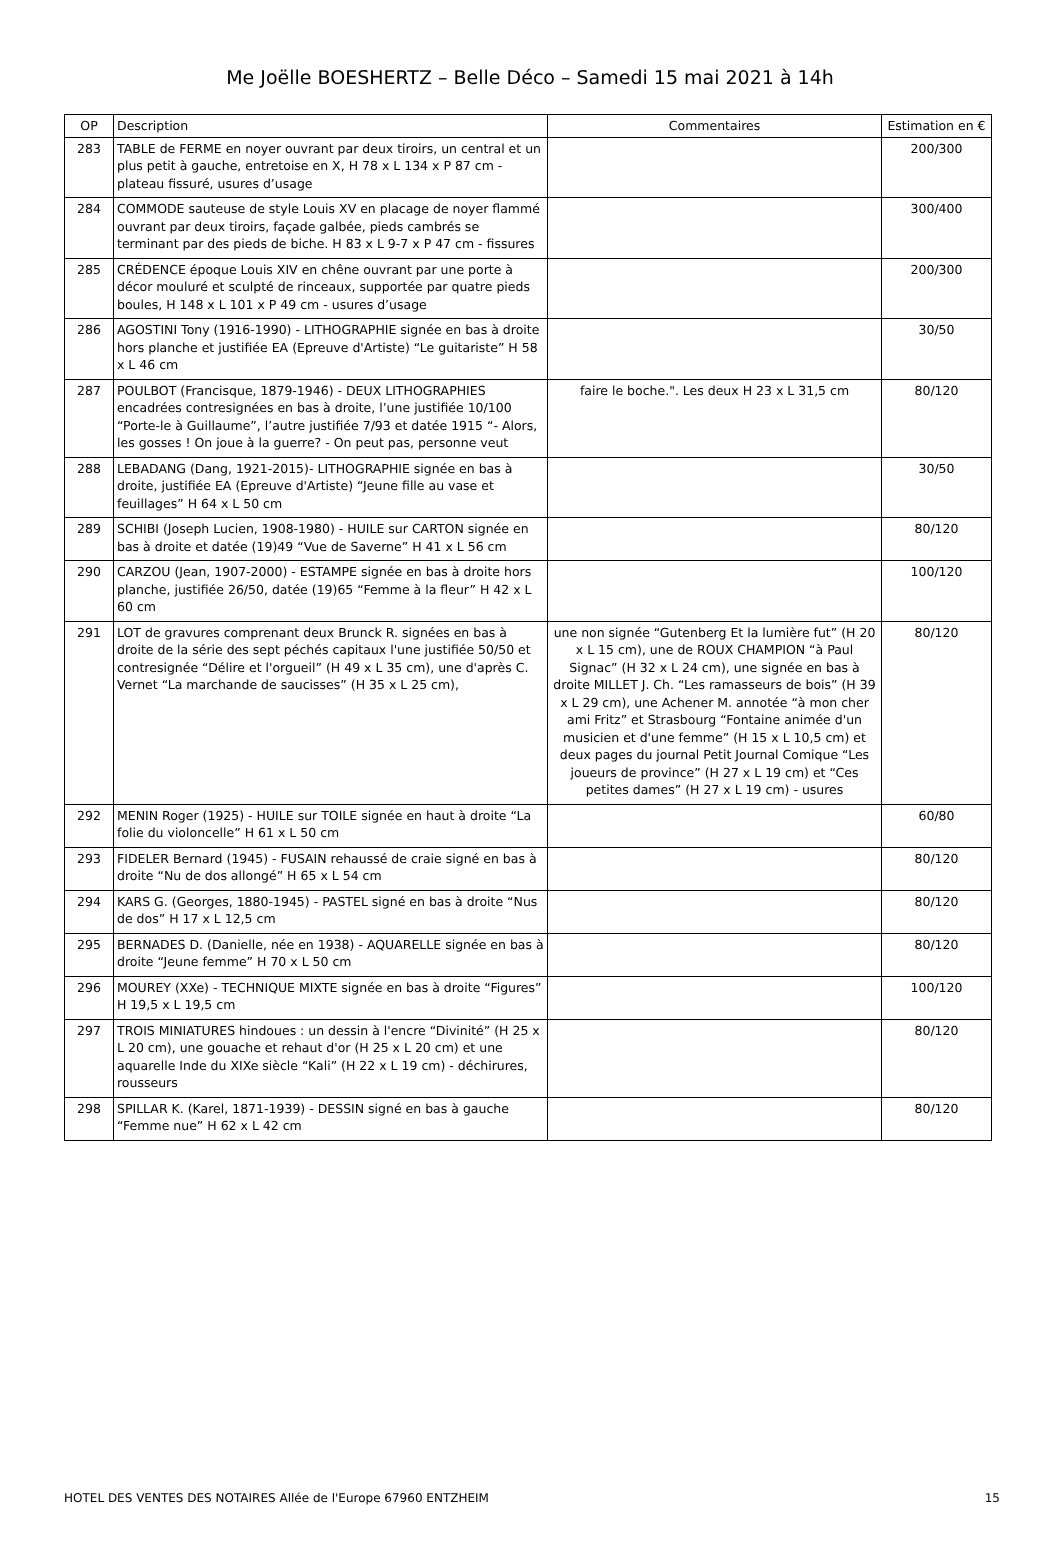Me Joëlle BOESHERTZ – Belle Déco – Samedi 15 mai 2021 à 14h
| OP | Description | Commentaires | Estimation en € |
| --- | --- | --- | --- |
| 283 | TABLE de FERME en noyer ouvrant par deux tiroirs, un central et un plus petit à gauche, entretoise en X, H 78 x L 134 x P 87 cm - plateau fissuré, usures d’usage | | 200/300 |
| 284 | COMMODE sauteuse de style Louis XV en placage de noyer flammé ouvrant par deux tiroirs, façade galbée, pieds cambrés se terminant par des pieds de biche. H 83 x L 9-7 x P 47 cm - fissures | | 300/400 |
| 285 | CRÉDENCE époque Louis XIV en chêne ouvrant par une porte à décor mouluré et sculpté de rinceaux, supportée par quatre pieds boules, H 148 x L 101 x P 49 cm - usures d’usage | | 200/300 |
| 286 | AGOSTINI Tony (1916-1990) - LITHOGRAPHIE signée en bas à droite hors planche et justifiée EA (Epreuve d'Artiste) “Le guitariste” H 58 x L 46 cm | | 30/50 |
| 287 | POULBOT (Francisque, 1879-1946) - DEUX LITHOGRAPHIES encadrées contresignées en bas à droite, l’une justifiée 10/100 “Porte-le à Guillaume”, l’autre justifiée 7/93 et datée 1915 “- Alors, les gosses ! On joue à la guerre? - On peut pas, personne veut | faire le boche.". Les deux H 23 x L 31,5 cm | 80/120 |
| 288 | LEBADANG (Dang, 1921-2015)- LITHOGRAPHIE signée en bas à droite, justifiée EA (Epreuve d'Artiste) “Jeune fille au vase et feuillages” H 64 x L 50 cm | | 30/50 |
| 289 | SCHIBI (Joseph Lucien, 1908-1980) - HUILE sur CARTON signée en bas à droite et datée (19)49 “Vue de Saverne” H 41 x L 56 cm | | 80/120 |
| 290 | CARZOU (Jean, 1907-2000) - ESTAMPE signée en bas à droite hors planche, justifiée 26/50, datée (19)65 “Femme à la fleur” H 42 x L 60 cm | | 100/120 |
| 291 | LOT de gravures comprenant deux Brunck R. signées en bas à droite de la série des sept péchés capitaux l'une justifiée 50/50 et contresignée “Délire et l'orgueil” (H 49 x L 35 cm), une d'après C. Vernet “La marchande de saucisses” (H 35 x L 25 cm), | une non signée “Gutenberg Et la lumière fut” (H 20 x L 15 cm), une de ROUX CHAMPION “à Paul Signac” (H 32 x L 24 cm), une signée en bas à droite MILLET J. Ch. “Les ramasseurs de bois” (H 39 x L 29 cm), une Achener M. annotée “à mon cher ami Fritz” et Strasbourg “Fontaine animée d'un musicien et d'une femme” (H 15 x L 10,5 cm) et deux pages du journal Petit Journal Comique “Les joueurs de province” (H 27 x L 19 cm) et “Ces petites dames” (H 27 x L 19 cm) - usures | 80/120 |
| 292 | MENIN Roger (1925) - HUILE sur TOILE signée en haut à droite “La folie du violoncelle” H 61 x L 50 cm | | 60/80 |
| 293 | FIDELER Bernard (1945) - FUSAIN rehaussé de craie signé en bas à droite “Nu de dos allongé” H 65 x L 54 cm | | 80/120 |
| 294 | KARS G. (Georges, 1880-1945) - PASTEL signé en bas à droite “Nus de dos” H 17 x L 12,5 cm | | 80/120 |
| 295 | BERNADES D. (Danielle, née en 1938) - AQUARELLE signée en bas à droite “Jeune femme” H 70 x L 50 cm | | 80/120 |
| 296 | MOUREY (XXe) - TECHNIQUE MIXTE signée en bas à droite “Figures” H 19,5 x L 19,5 cm | | 100/120 |
| 297 | TROIS MINIATURES hindoues : un dessin à l'encre “Divinité” (H 25 x L 20 cm), une gouache et rehaut d'or (H 25 x L 20 cm) et une aquarelle Inde du XIXe siècle “Kali” (H 22 x L 19 cm) - déchirures, rousseurs | | 80/120 |
| 298 | SPILLAR K. (Karel, 1871-1939) - DESSIN signé en bas à gauche “Femme nue” H 62 x L 42 cm | | 80/120 |
HOTEL DES VENTES DES NOTAIRES Allée de l'Europe 67960 ENTZHEIM 15